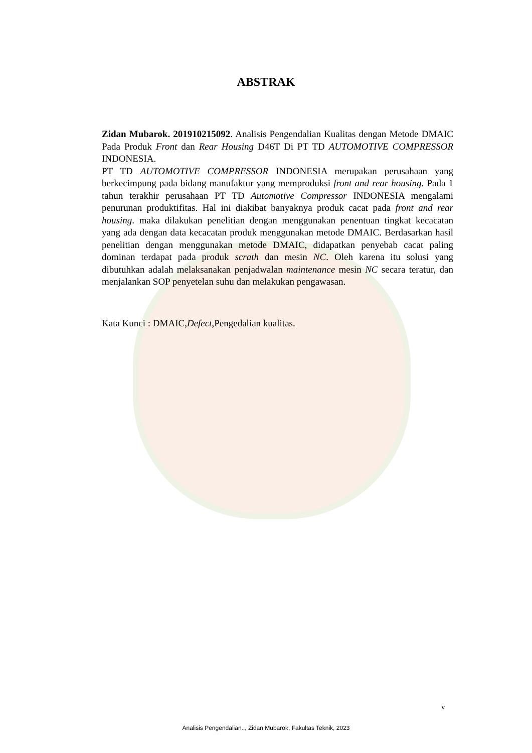ABSTRAK
Zidan Mubarok. 201910215092. Analisis Pengendalian Kualitas dengan Metode DMAIC Pada Produk Front dan Rear Housing D46T Di PT TD AUTOMOTIVE COMPRESSOR INDONESIA.
PT TD AUTOMOTIVE COMPRESSOR INDONESIA merupakan perusahaan yang berkecimpung pada bidang manufaktur yang memproduksi front and rear housing. Pada 1 tahun terakhir perusahaan PT TD Automotive Compressor INDONESIA mengalami penurunan produktifitas. Hal ini diakibat banyaknya produk cacat pada front and rear housing. maka dilakukan penelitian dengan menggunakan penentuan tingkat kecacatan yang ada dengan data kecacatan produk menggunakan metode DMAIC. Berdasarkan hasil penelitian dengan menggunakan metode DMAIC, didapatkan penyebab cacat paling dominan terdapat pada produk scrath dan mesin NC. Oleh karena itu solusi yang dibutuhkan adalah melaksanakan penjadwalan maintenance mesin NC secara teratur, dan menjalankan SOP penyetelan suhu dan melakukan pengawasan.
Kata Kunci : DMAIC,Defect,Pengedalian kualitas.
v
Analisis Pengendalian.., Zidan Mubarok, Fakultas Teknik, 2023